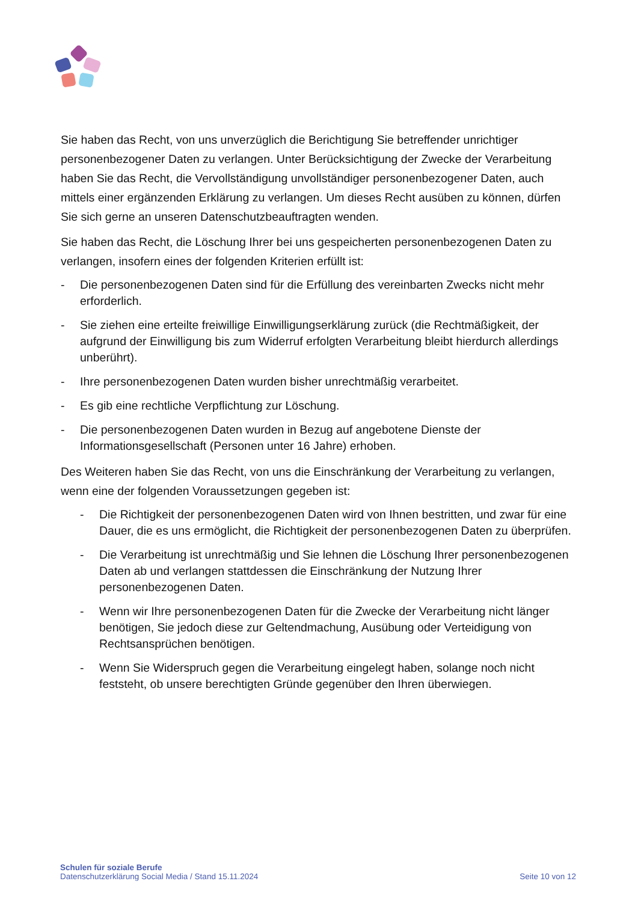Sie haben das Recht, von uns unverzüglich die Berichtigung Sie betreffender unrichtiger personenbezogener Daten zu verlangen. Unter Berücksichtigung der Zwecke der Verarbeitung haben Sie das Recht, die Vervollständigung unvollständiger personenbezogener Daten, auch mittels einer ergänzenden Erklärung zu verlangen. Um dieses Recht ausüben zu können, dürfen Sie sich gerne an unseren Datenschutzbeauftragten wenden.
Sie haben das Recht, die Löschung Ihrer bei uns gespeicherten personenbezogenen Daten zu verlangen, insofern eines der folgenden Kriterien erfüllt ist:
- Die personenbezogenen Daten sind für die Erfüllung des vereinbarten Zwecks nicht mehr erforderlich.
- Sie ziehen eine erteilte freiwillige Einwilligungserklärung zurück (die Rechtmäßigkeit, der aufgrund der Einwilligung bis zum Widerruf erfolgten Verarbeitung bleibt hierdurch allerdings unberührt).
- Ihre personenbezogenen Daten wurden bisher unrechtmäßig verarbeitet.
- Es gib eine rechtliche Verpflichtung zur Löschung.
- Die personenbezogenen Daten wurden in Bezug auf angebotene Dienste der Informationsgesellschaft (Personen unter 16 Jahre) erhoben.
Des Weiteren haben Sie das Recht, von uns die Einschränkung der Verarbeitung zu verlangen, wenn eine der folgenden Voraussetzungen gegeben ist:
- Die Richtigkeit der personenbezogenen Daten wird von Ihnen bestritten, und zwar für eine Dauer, die es uns ermöglicht, die Richtigkeit der personenbezogenen Daten zu überprüfen.
- Die Verarbeitung ist unrechtmäßig und Sie lehnen die Löschung Ihrer personenbezogenen Daten ab und verlangen stattdessen die Einschränkung der Nutzung Ihrer personenbezogenen Daten.
- Wenn wir Ihre personenbezogenen Daten für die Zwecke der Verarbeitung nicht länger benötigen, Sie jedoch diese zur Geltendmachung, Ausübung oder Verteidigung von Rechtsansprüchen benötigen.
- Wenn Sie Widerspruch gegen die Verarbeitung eingelegt haben, solange noch nicht feststeht, ob unsere berechtigten Gründe gegenüber den Ihren überwiegen.
Schulen für soziale Berufe
Datenschutzerklärung Social Media / Stand 15.11.2024
Seite 10 von 12